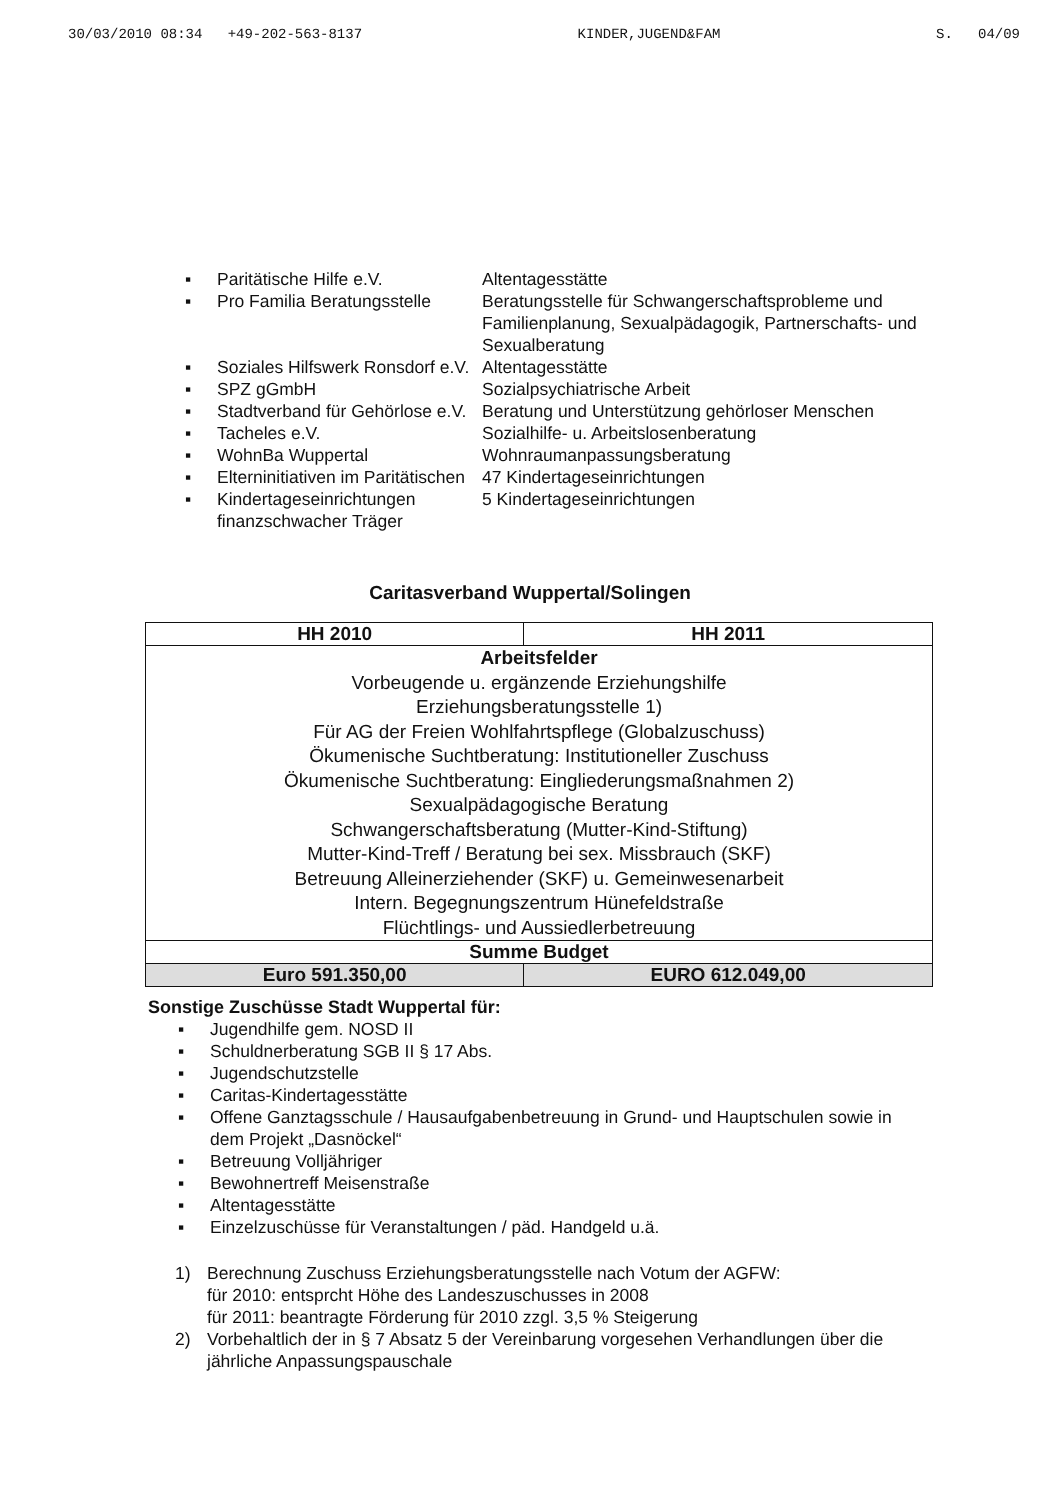30/03/2010 08:34 +49-202-563-8137 KINDER,JUGEND&FAM S. 04/09
▪ Paritätische Hilfe e.V. Altentagesstätte
▪ Pro Familia Beratungsstelle Beratungsstelle für Schwangerschaftsprobleme und Familienplanung, Sexualpädagogik, Partnerschafts- und Sexualberatung
▪ Soziales Hilfswerk Ronsdorf e.V. Altentagesstätte
▪ SPZ gGmbH Sozialpsychiatrische Arbeit
▪ Stadtverband für Gehörlose e.V. Beratung und Unterstützung gehörloser Menschen
▪ Tacheles e.V. Sozialhilfe- u. Arbeitslosenberatung
▪ WohnBa Wuppertal Wohnraumanpassungsberatung
▪ Elterninitiativen im Paritätischen 47 Kindertageseinrichtungen
▪ Kindertageseinrichtungen finanzschwacher Träger 5 Kindertageseinrichtungen
Caritasverband Wuppertal/Solingen
| HH 2010 | HH 2011 |
| --- | --- |
| Arbeitsfelder Vorbeugende u. ergänzende Erziehungshilfe Erziehungsberatungsstelle 1) Für AG der Freien Wohlfahrtspflege (Globalzuschuss) Ökumenische Suchtberatung: Institutioneller Zuschuss Ökumenische Suchtberatung: Eingliederungsmaßnahmen 2) Sexualpädagogische Beratung Schwangerschaftsberatung (Mutter-Kind-Stiftung) Mutter-Kind-Treff / Beratung bei sex. Missbrauch (SKF) Betreuung Alleinerziehender (SKF) u. Gemeinwesenarbeit Intern. Begegnungszentrum Hünefeldstraße Flüchtlings- und Aussiedlerbetreuung | |
| Summe Budget | |
| Euro 591.350,00 | EURO 612.049,00 |
Sonstige Zuschüsse Stadt Wuppertal für:
▪ Jugendhilfe gem. NOSD II
▪ Schuldnerberatung SGB II § 17 Abs.
▪ Jugendschutzstelle
▪ Caritas-Kindertagesstätte
▪ Offene Ganztagsschule / Hausaufgabenbetreuung in Grund- und Hauptschulen sowie in dem Projekt „Dasnöckel“
▪ Betreuung Volljähriger
▪ Bewohnertreff Meisenstraße
▪ Altentagesstätte
▪ Einzelzuschüsse für Veranstaltungen / päd. Handgeld u.ä.
1) Berechnung Zuschuss Erziehungsberatungsstelle nach Votum der AGFW:
für 2010: entsprcht Höhe des Landeszuschusses in 2008
für 2011: beantragte Förderung für 2010 zzgl. 3,5 % Steigerung
2) Vorbehaltlich der in § 7 Absatz 5 der Vereinbarung vorgesehen Verhandlungen über die jährliche Anpassungspauschale